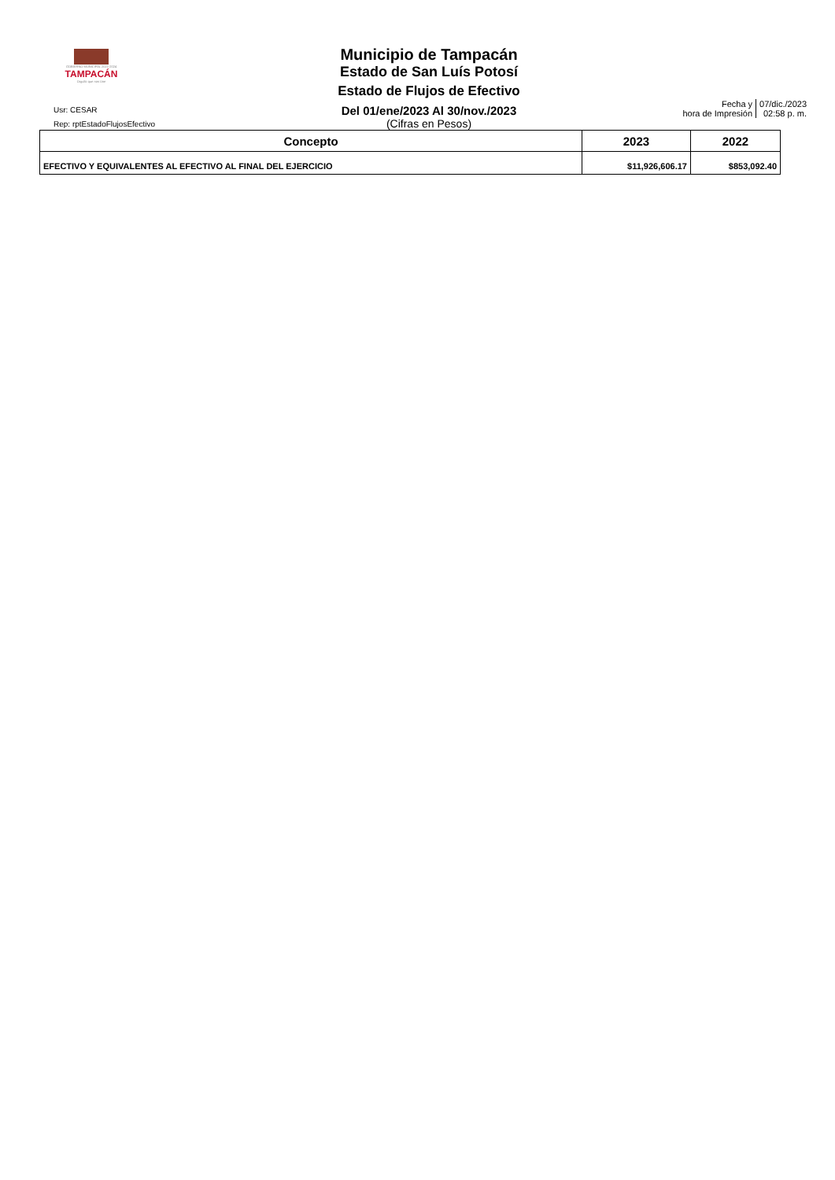GOBIERNO MUNICIPAL 2021-2024
TAMPACÁN
Orgullo que nos Une
Municipio de Tampacán
Estado de San Luís Potosí
Estado de Flujos de Efectivo
Del 01/ene/2023 Al 30/nov./2023
(Cifras en Pesos)
Usr: CESAR
Rep: rptEstadoFlujosEfectivo
Fecha y
hora de Impresión
07/dic./2023
02:58 p. m.
| Concepto | 2023 | 2022 |
| --- | --- | --- |
| EFECTIVO Y EQUIVALENTES AL EFECTIVO AL FINAL DEL EJERCICIO | $11,926,606.17 | $853,092.40 |